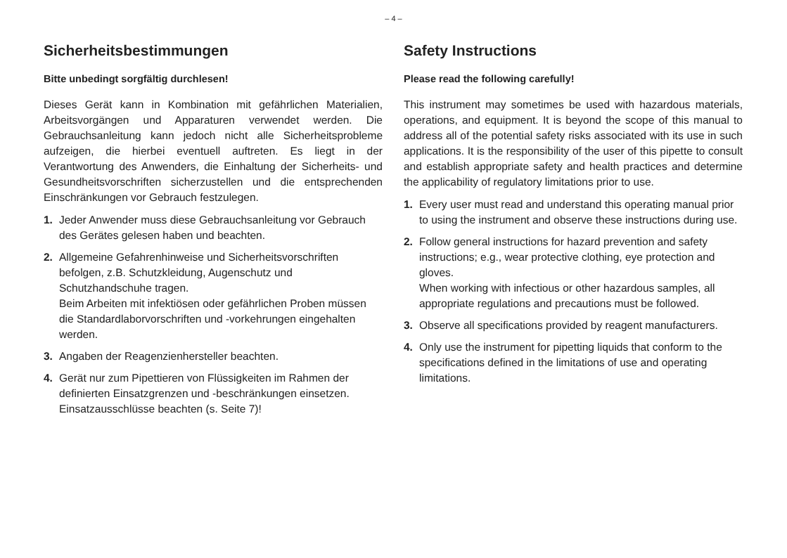– 4 –
Sicherheitsbestimmungen
Bitte unbedingt sorgfältig durchlesen!
Dieses Gerät kann in Kombination mit gefährlichen Materialien, Arbeitsvorgängen und Apparaturen verwendet werden. Die Gebrauchsanleitung kann jedoch nicht alle Sicherheitsprobleme aufzeigen, die hierbei eventuell auftreten. Es liegt in der Verantwortung des Anwenders, die Einhaltung der Sicherheits- und Gesundheitsvorschriften sicherzustellen und die entsprechenden Einschränkungen vor Gebrauch festzulegen.
1. Jeder Anwender muss diese Gebrauchsanleitung vor Gebrauch des Gerätes gelesen haben und beachten.
2. Allgemeine Gefahrenhinweise und Sicherheitsvorschriften befolgen, z.B. Schutzkleidung, Augenschutz und Schutzhandschuhe tragen.
Beim Arbeiten mit infektiösen oder gefährlichen Proben müssen die Standardlaborvorschriften und -vorkehrungen eingehalten werden.
3. Angaben der Reagenzienhersteller beachten.
4. Gerät nur zum Pipettieren von Flüssigkeiten im Rahmen der definierten Einsatzgrenzen und -beschränkungen einsetzen.
Einsatzausschlüsse beachten (s. Seite 7)!
Safety Instructions
Please read the following carefully!
This instrument may sometimes be used with hazardous materials, operations, and equipment. It is beyond the scope of this manual to address all of the potential safety risks associated with its use in such applications. It is the responsibility of the user of this pipette to consult and establish appropriate safety and health practices and determine the applicability of regulatory limitations prior to use.
1. Every user must read and understand this operating manual prior to using the instrument and observe these instructions during use.
2. Follow general instructions for hazard prevention and safety instructions; e.g., wear protective clothing, eye protection and gloves.
When working with infectious or other hazardous samples, all appropriate regulations and precautions must be followed.
3. Observe all specifications provided by reagent manufacturers.
4. Only use the instrument for pipetting liquids that conform to the specifications defined in the limitations of use and operating limitations.